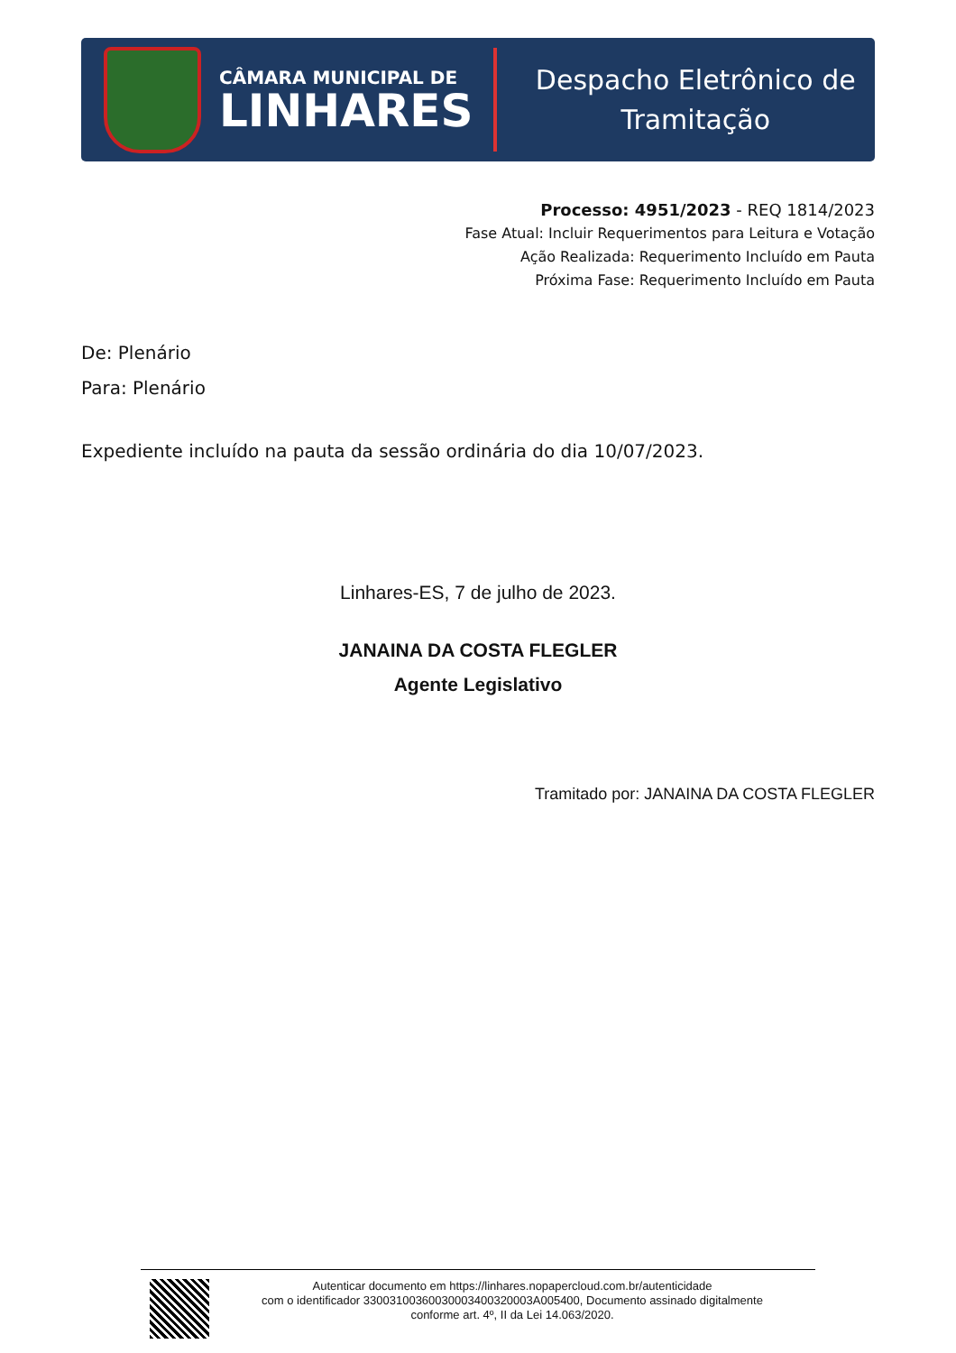CÂMARA MUNICIPAL DE
LINHARES
Despacho Eletrônico de
Tramitação
Processo: 4951/2023 - REQ 1814/2023
Fase Atual: Incluir Requerimentos para Leitura e Votação
Ação Realizada: Requerimento Incluído em Pauta
Próxima Fase: Requerimento Incluído em Pauta
De: Plenário
Para: Plenário
Expediente incluído na pauta da sessão ordinária do dia 10/07/2023.
Linhares-ES, 7 de julho de 2023.
JANAINA DA COSTA FLEGLER
Agente Legislativo
Tramitado por: JANAINA DA COSTA FLEGLER
Autenticar documento em https://linhares.nopapercloud.com.br/autenticidade
com o identificador 33003100360030003400320003A005400, Documento assinado digitalmente
conforme art. 4º, II da Lei 14.063/2020.